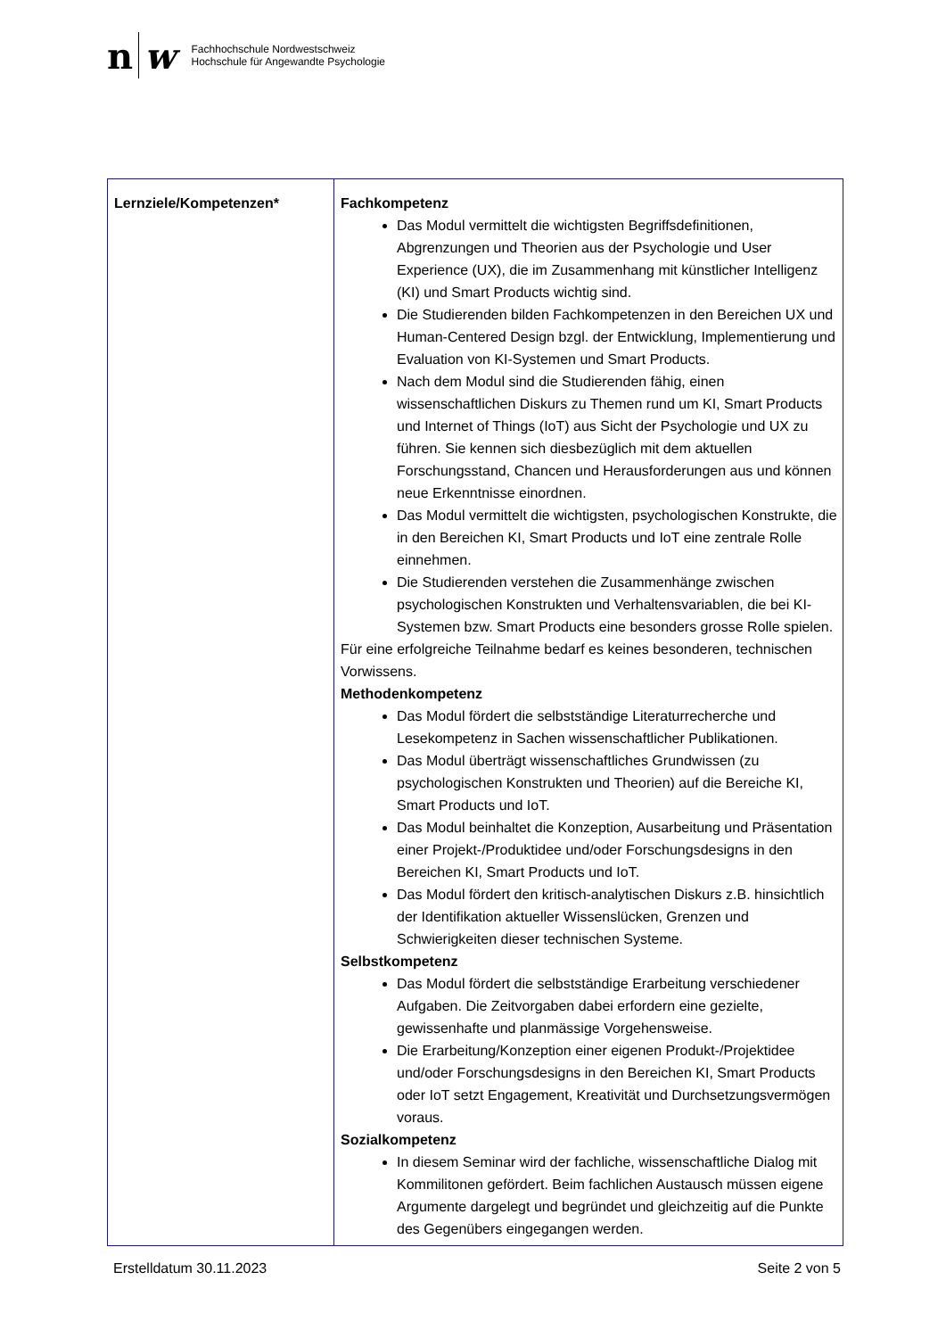n w
Fachhochschule Nordwestschweiz
Hochschule für Angewandte Psychologie
| Lernziele/Kompetenzen* | Fachkompetenz Das Modul vermittelt die wichtigsten Begriffsdefinitionen, Abgrenzungen und Theorien aus der Psychologie und User Experience (UX), die im Zusammenhang mit künstlicher Intelligenz (KI) und Smart Products wichtig sind. Die Studierenden bilden Fachkompetenzen in den Bereichen UX und Human-Centered Design bzgl. der Entwicklung, Implementierung und Evaluation von KI-Systemen und Smart Products. Nach dem Modul sind die Studierenden fähig, einen wissenschaftlichen Diskurs zu Themen rund um KI, Smart Products und Internet of Things (IoT) aus Sicht der Psychologie und UX zu führen. Sie kennen sich diesbezüglich mit dem aktuellen Forschungsstand, Chancen und Herausforderungen aus und können neue Erkenntnisse einordnen. Das Modul vermittelt die wichtigsten, psychologischen Konstrukte, die in den Bereichen KI, Smart Products und IoT eine zentrale Rolle einnehmen. Die Studierenden verstehen die Zusammenhänge zwischen psychologischen Konstrukten und Verhaltensvariablen, die bei KI-Systemen bzw. Smart Products eine besonders grosse Rolle spielen. Für eine erfolgreiche Teilnahme bedarf es keines besonderen, technischen Vorwissens. Methodenkompetenz Das Modul fördert die selbstständige Literaturrecherche und Lesekompetenz in Sachen wissenschaftlicher Publikationen. Das Modul überträgt wissenschaftliches Grundwissen (zu psychologischen Konstrukten und Theorien) auf die Bereiche KI, Smart Products und IoT. Das Modul beinhaltet die Konzeption, Ausarbeitung und Präsentation einer Projekt-/Produktidee und/oder Forschungsdesigns in den Bereichen KI, Smart Products und IoT. Das Modul fördert den kritisch-analytischen Diskurs z.B. hinsichtlich der Identifikation aktueller Wissenslücken, Grenzen und Schwierigkeiten dieser technischen Systeme. Selbstkompetenz Das Modul fördert die selbstständige Erarbeitung verschiedener Aufgaben. Die Zeitvorgaben dabei erfordern eine gezielte, gewissenhafte und planmässige Vorgehensweise. Die Erarbeitung/Konzeption einer eigenen Produkt-/Projektidee und/oder Forschungsdesigns in den Bereichen KI, Smart Products oder IoT setzt Engagement, Kreativität und Durchsetzungsvermögen voraus. Sozialkompetenz In diesem Seminar wird der fachliche, wissenschaftliche Dialog mit Kommilitonen gefördert. Beim fachlichen Austausch müssen eigene Argumente dargelegt und begründet und gleichzeitig auf die Punkte des Gegenübers eingegangen werden. |
Erstelldatum 30.11.2023 Seite 2 von 5